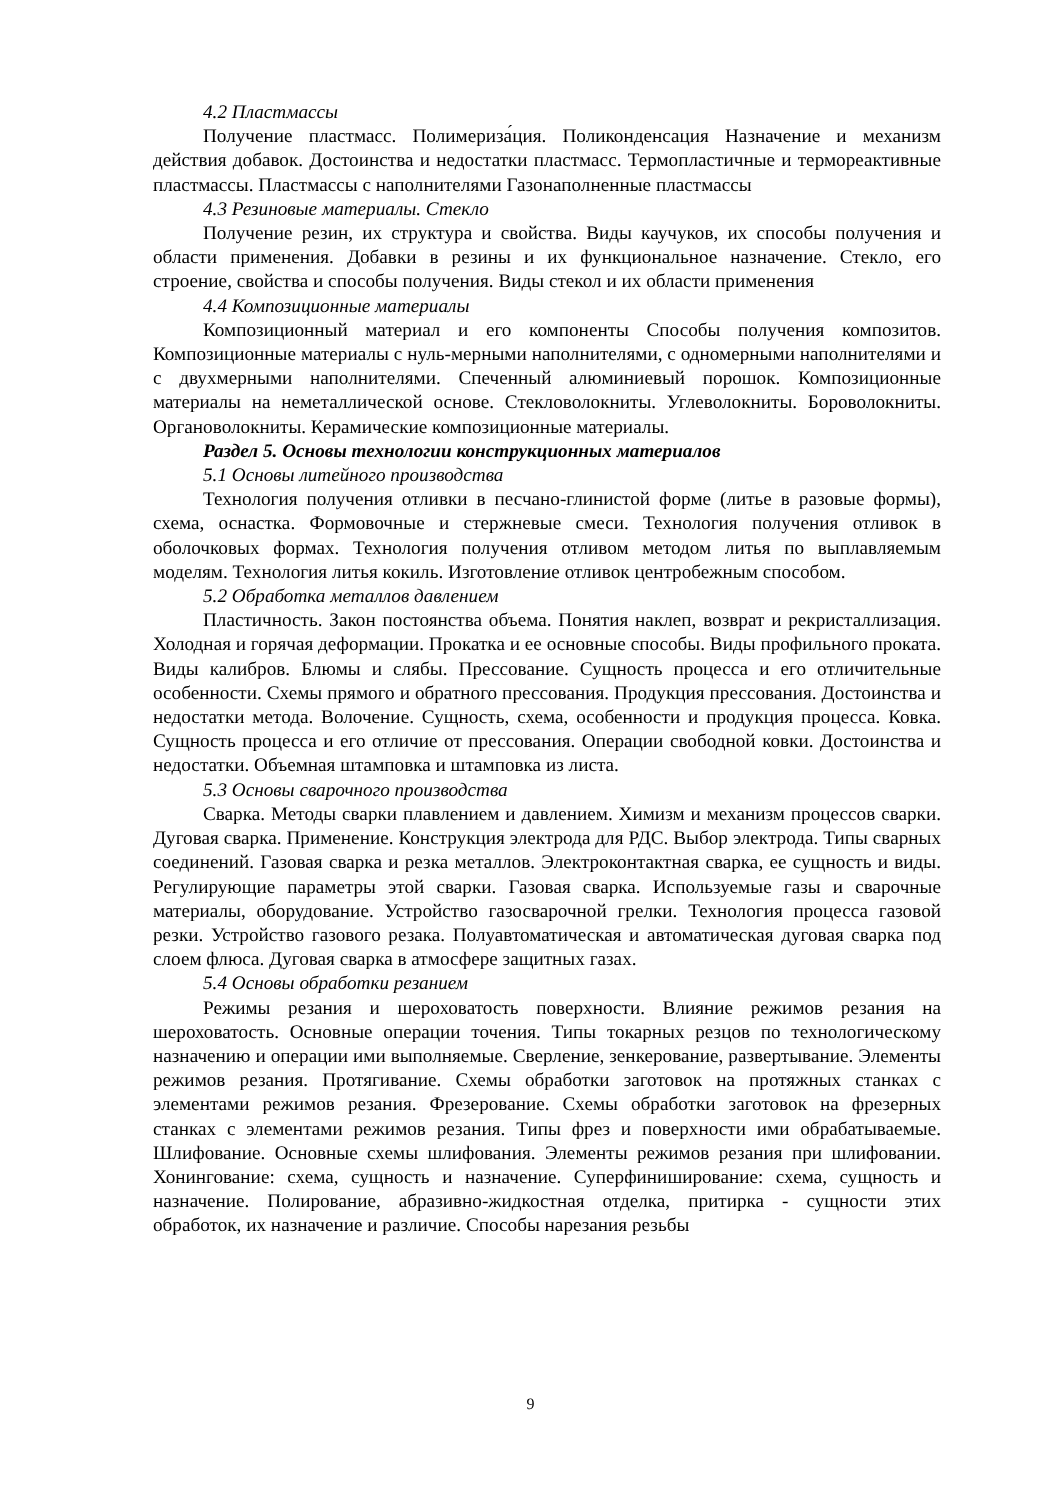4.2 Пластмассы
Получение пластмасс. Полимериза́ция. Поликонденсация Назначение и механизм действия добавок. Достоинства и недостатки пластмасс. Термопластичные и термореактивные пластмассы. Пластмассы с наполнителями Газонаполненные пластмассы
4.3 Резиновые материалы. Стекло
Получение резин, их структура и свойства. Виды каучуков, их способы получения и области применения. Добавки в резины и их функциональное назначение. Стекло, его строение, свойства и способы получения. Виды стекол и их области применения
4.4 Композиционные материалы
Композиционный материал и его компоненты Способы получения композитов. Композиционные материалы с нуль-мерными наполнителями, с одномерными наполнителями и с двухмерными наполнителями. Спеченный алюминиевый порошок. Композиционные материалы на неметаллической основе. Стекловолокниты. Углеволокниты. Бороволокниты. Органоволокниты. Керамические композиционные материалы.
Раздел 5. Основы технологии конструкционных материалов
5.1 Основы литейного производства
Технология получения отливки в песчано-глинистой форме (литье в разовые формы), схема, оснастка. Формовочные и стержневые смеси. Технология получения отливок в оболочковых формах. Технология получения отливом методом литья по выплавляемым моделям. Технология литья кокиль. Изготовление отливок центробежным способом.
5.2 Обработка металлов давлением
Пластичность. Закон постоянства объема. Понятия наклеп, возврат и рекристаллизация. Холодная и горячая деформации. Прокатка и ее основные способы. Виды профильного проката. Виды калибров. Блюмы и слябы. Прессование. Сущность процесса и его отличительные особенности. Схемы прямого и обратного прессования. Продукция прессования. Достоинства и недостатки метода. Волочение. Сущность, схема, особенности и продукция процесса. Ковка. Сущность процесса и его отличие от прессования. Операции свободной ковки. Достоинства и недостатки. Объемная штамповка и штамповка из листа.
5.3 Основы сварочного производства
Сварка. Методы сварки плавлением и давлением. Химизм и механизм процессов сварки. Дуговая сварка. Применение. Конструкция электрода для РДС. Выбор электрода. Типы сварных соединений. Газовая сварка и резка металлов. Электроконтактная сварка, ее сущность и виды. Регулирующие параметры этой сварки. Газовая сварка. Используемые газы и сварочные материалы, оборудование. Устройство газосварочной грелки. Технология процесса газовой резки. Устройство газового резака. Полуавтоматическая и автоматическая дуговая сварка под слоем флюса. Дуговая сварка в атмосфере защитных газах.
5.4 Основы обработки резанием
Режимы резания и шероховатость поверхности. Влияние режимов резания на шероховатость. Основные операции точения. Типы токарных резцов по технологическому назначению и операции ими выполняемые. Сверление, зенкерование, развертывание. Элементы режимов резания. Протягивание. Схемы обработки заготовок на протяжных станках с элементами режимов резания. Фрезерование. Схемы обработки заготовок на фрезерных станках с элементами режимов резания. Типы фрез и поверхности ими обрабатываемые. Шлифование. Основные схемы шлифования. Элементы режимов резания при шлифовании. Хонингование: схема, сущность и назначение. Суперфиниширование: схема, сущность и назначение. Полирование, абразивно-жидкостная отделка, притирка - сущности этих обработок, их назначение и различие. Способы нарезания резьбы
9